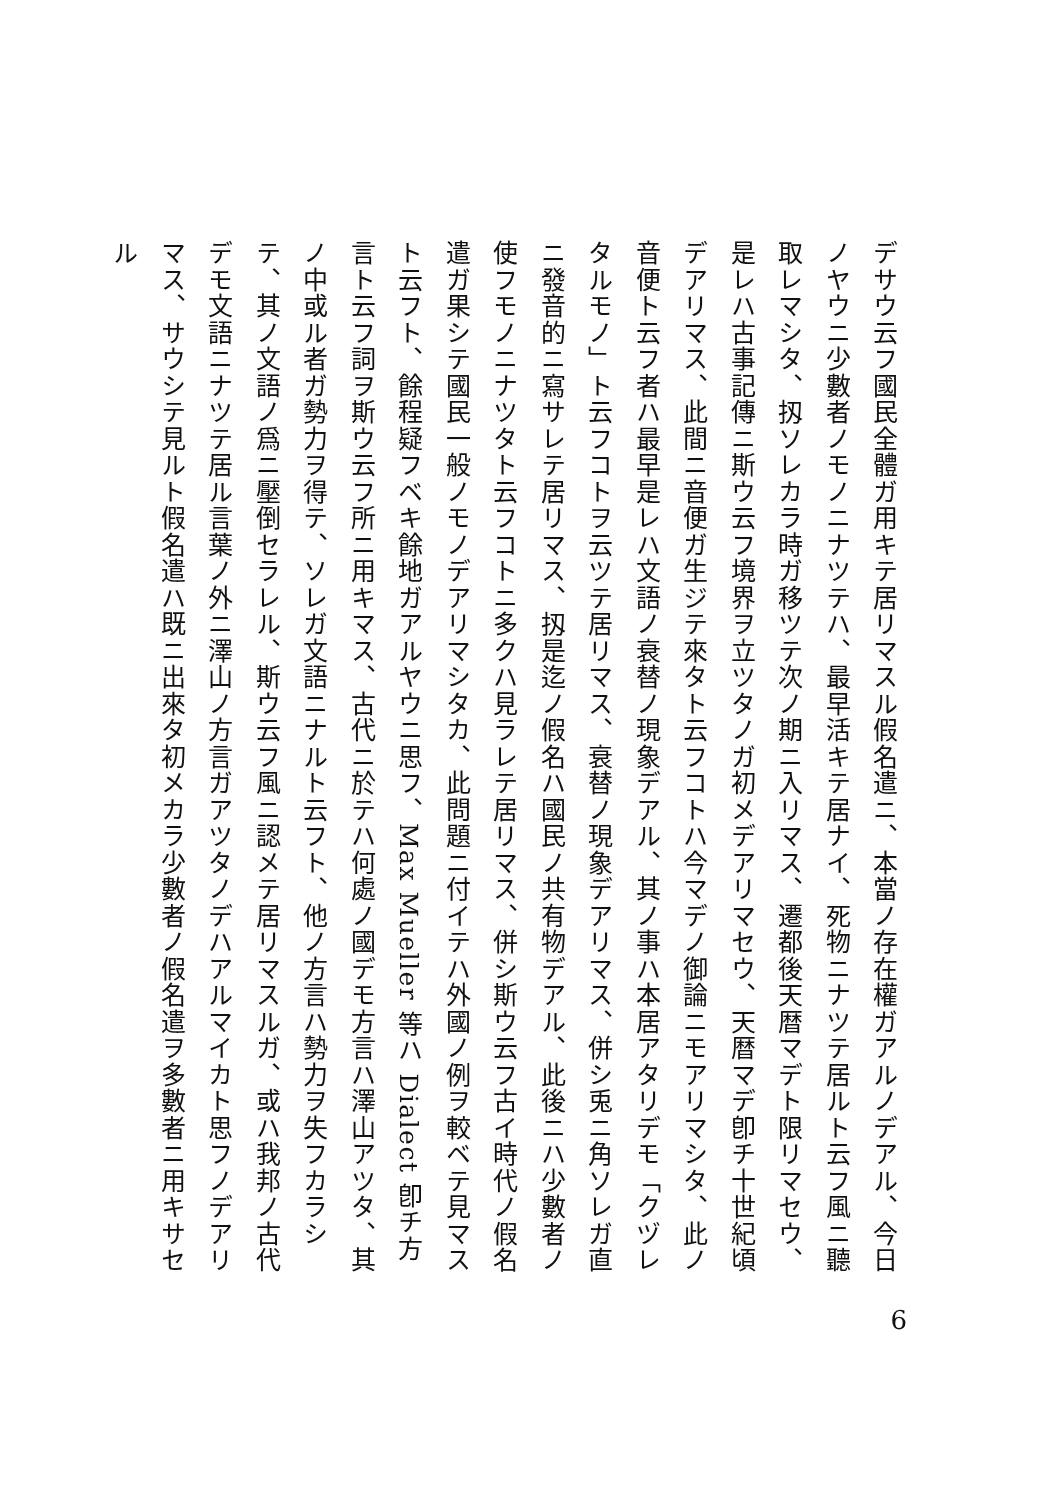デサウ云フ國民全體ガ用キテ居リマスル假名遣ニ、本當ノ存在權ガアルノデアル、今日ノヤウニ少數者ノモノニナツテハ、最早活キテ居ナイ、死物ニナツテ居ルト云フ風ニ聽取レマシタ、扨ソレカラ時ガ移ツテ次ノ期ニ入リマス、遷都後天暦マデト限リマセウ、是レハ古事記傳ニ斯ウ云フ境界ヲ立ツタノガ初メデアリマセウ、天暦マデ卽チ十世紀頃デアリマス、此間ニ音便ガ生ジテ來タト云フコトハ今マデノ御論ニモアリマシタ、此ノ音便ト云フ者ハ最早是レハ文語ノ衰替ノ現象デアル、其ノ事ハ本居アタリデモ「クヅレタルモノ」ト云フコトヲ云ツテ居リマス、衰替ノ現象デアリマス、併シ兎ニ角ソレガ直ニ發音的ニ寫サレテ居リマス、扨是迄ノ假名ハ國民ノ共有物デアル、此後ニハ少數者ノ使フモノニナツタト云フコトニ多クハ見ラレテ居リマス、併シ斯ウ云フ古イ時代ノ假名遣ガ果シテ國民一般ノモノデアリマシタカ、此問題ニ付イテハ外國ノ例ヲ較ベテ見マスト云フト、餘程疑フベキ餘地ガアルヤウニ思フ、Max Mueller 等ハ Dialect 卽チ方言ト云フ詞ヲ斯ウ云フ所ニ用キマス、古代ニ於テハ何處ノ國デモ方言ハ澤山アツタ、其ノ中或ル者ガ勢力ヲ得テ、ソレガ文語ニナルト云フト、他ノ方言ハ勢力ヲ失フカラシテ、其ノ文語ノ爲ニ壓倒セラレル、斯ウ云フ風ニ認メテ居リマスルガ、或ハ我邦ノ古代デモ文語ニナツテ居ル言葉ノ外ニ澤山ノ方言ガアツタノデハアルマイカト思フノデアリマス、サウシテ見ルト假名遣ハ既ニ出來タ初メカラ少數者ノ假名遣ヲ多數者ニ用キサセル
6